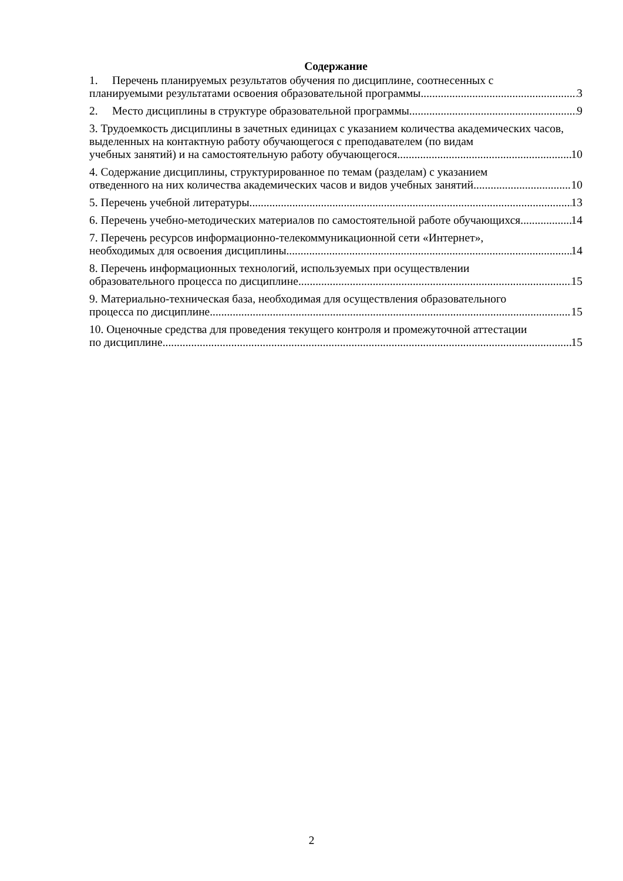Содержание
1. Перечень планируемых результатов обучения по дисциплине, соотнесенных с
планируемыми результатами освоения образовательной программы 3
2. Место дисциплины в структуре образовательной программы 9
3. Трудоемкость дисциплины в зачетных единицах с указанием количества академических часов, выделенных на контактную работу обучающегося с преподавателем (по видам
учебных занятий) и на самостоятельную работу обучающегося 10
4. Содержание дисциплины, структурированное по темам (разделам) с указанием
отведенного на них количества академических часов и видов учебных занятий 10
5. Перечень учебной литературы 13
6. Перечень учебно-методических материалов по самостоятельной работе обучающихся 14
7. Перечень ресурсов информационно-телекоммуникационной сети «Интернет»,
необходимых для освоения дисциплины 14
8. Перечень информационных технологий, используемых при осуществлении
образовательного процесса по дисциплине 15
9. Материально-техническая база, необходимая для осуществления образовательного
процесса по дисциплине 15
10. Оценочные средства для проведения текущего контроля и промежуточной аттестации
по дисциплине 15
2